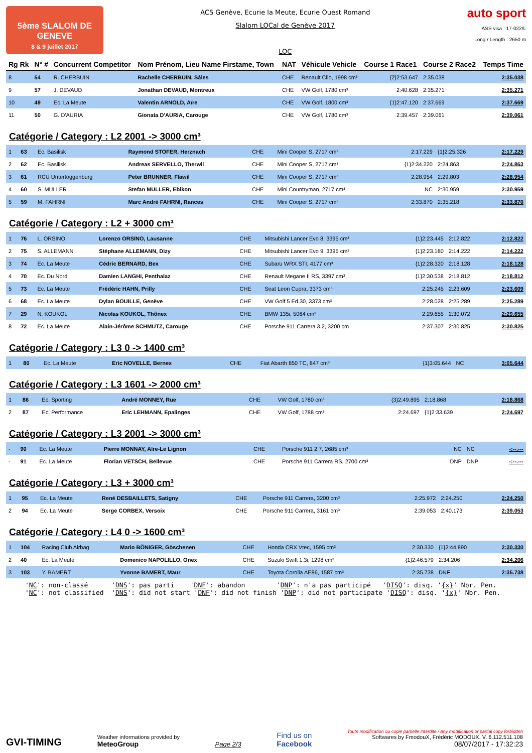5ème SLALOM DE GENEVE
8 & 9 juillet 2017
ACS Genève, Ecurie la Meute, Ecurie Ouest Romand
Slalom LOCal de Genève 2017
LOC
auto sport
ASS visa : 17-022/L
Long./ Length : 2650 m
| Rg Rk | N° # | Concurrent Competitor | Nom Prénom, Lieu Name Firstame, Town | NAT | Véhicule Vehicle | Course 1 Race1 | Course 2 Race2 | Temps Time |
| --- | --- | --- | --- | --- | --- | --- | --- | --- |
| 8 | 54 | R. CHERBUIN | Rachelle CHERBUIN, Sâles | CHE | Renault Clio, 1998 cm³ | {2}2:53.647 | 2:35.038 | 2:35.038 |
| 9 | 57 | J. DEVAUD | Jonathan DEVAUD, Montreux | CHE | VW Golf, 1780 cm³ | 2:40.628 | 2:35.271 | 2:35.271 |
| 10 | 49 | Ec. La Meute | Valentin ARNOLD, Aïre | CHE | VW Golf, 1800 cm³ | {1}2:47.120 | 2:37.669 | 2:37.669 |
| 11 | 50 | G. D'AURIA | Gionata D'AURIA, Carouge | CHE | VW Golf, 1780 cm³ | 2:39.457 | 2:39.061 | 2:39.061 |
Catégorie / Category : L2 2001 -> 3000 cm³
| 1 | 63 | Ec. Basilisk | Raymond STOFER, Herznach | CHE | Mini Cooper S, 2717 cm³ | 2:17.229 | {1}2:25.326 | 2:17.229 |
| 2 | 62 | Ec. Basilisk | Andreas SERVELLO, Therwil | CHE | Mini Cooper S, 2717 cm³ | {1}2:34.220 | 2:24.863 | 2:24.863 |
| 3 | 61 | RCU Untertoggenburg | Peter BRUNNER, Flawil | CHE | Mini Cooper S, 2717 cm³ | 2:28.954 | 2:29.803 | 2:28.954 |
| 4 | 60 | S. MULLER | Stefan MULLER, Ebikon | CHE | Mini Countryman, 2717 cm³ | NC | 2:30.959 | 2:30.959 |
| 5 | 59 | M. FAHRNI | Marc André FAHRNI, Rances | CHE | Mini Cooper S, 2717 cm³ | 2:33.870 | 2:35.218 | 2:33.870 |
Catégorie / Category : L2 + 3000 cm³
| 1 | 76 | L. ORSINO | Lorenzo ORSINO, Lausanne | CHE | Mitsubishi Lancer Evo 8, 3395 cm³ | {1}2:23.445 | 2:12.822 | 2:12.822 |
| 2 | 75 | S. ALLEMANN | Stéphane ALLEMANN, Dizy | CHE | Mitsubishi Lancer Evo 9, 3395 cm³ | {1}2:23.180 | 2:14.222 | 2:14.222 |
| 3 | 74 | Ec. La Meute | Cédric BERNARD, Bex | CHE | Subaru WRX STI, 4177 cm³ | {1}2:28.320 | 2:18.128 | 2:18.128 |
| 4 | 70 | Ec. Du Nord | Damien LANGHI, Penthalaz | CHE | Renault Megane II RS, 3397 cm³ | {1}2:30.538 | 2:18.812 | 2:18.812 |
| 5 | 73 | Ec. La Meute | Frédéric HAHN, Prilly | CHE | Seat Leon Cupra, 3373 cm³ | 2:25.245 | 2:23.609 | 2:23.609 |
| 6 | 68 | Ec. La Meute | Dylan BOUILLE, Genève | CHE | VW Golf 5 Ed.30, 3373 cm³ | 2:28.028 | 2:25.289 | 2:25.289 |
| 7 | 29 | N. KOUKOL | Nicolas KOUKOL, Thônex | CHE | BMW 135i, 5064 cm³ | 2:29.655 | 2:30.072 | 2:29.655 |
| 8 | 72 | Ec. La Meute | Alain-Jérôme SCHMUTZ, Carouge | CHE | Porsche 911 Carrera 3.2, 3200 cm | 2:37.307 | 2:30.825 | 2:30.825 |
Catégorie / Category : L3 0 -> 1400 cm³
| 1 | 80 | Ec. La Meute | Eric NOVELLE, Bernex | CHE | Fiat Abarth 850 TC, 847 cm³ | {1}3:05.644 | NC | 3:05.644 |
Catégorie / Category : L3 1601 -> 2000 cm³
| 1 | 86 | Ec. Sporting | André MONNEY, Rue | CHE | VW Golf, 1780 cm³ | {3}2:49.895 | 2:18.868 | 2:18.868 |
| 2 | 87 | Ec. Performance | Eric LEHMANN, Epalinges | CHE | VW Golf, 1788 cm³ | 2:24.697 | {1}2:33.639 | 2:24.697 |
Catégorie / Category : L3 2001 -> 3000 cm³
| - | 90 | Ec. La Meute | Pierre MONNAY, Aïre-Le Lignon | CHE | Porsche 911 2.7, 2685 cm³ | NC | NC | -:--.--- |
| - | 91 | Ec. La Meute | Florian VETSCH, Bellevue | CHE | Porsche 911 Carrera RS, 2700 cm³ | DNP | DNP | -:--.--- |
Catégorie / Category : L3 + 3000 cm³
| 1 | 95 | Ec. La Meute | René DESBAILLETS, Satigny | CHE | Porsche 911 Carrera, 3200 cm³ | 2:25.972 | 2:24.250 | 2:24.250 |
| 2 | 94 | Ec. La Meute | Serge CORBEX, Versoix | CHE | Porsche 911 Carrera, 3161 cm³ | 2:39.053 | 2:40.173 | 2:39.053 |
Catégorie / Category : L4 0 -> 1600 cm³
| 1 | 104 | Racing Club Airbag | Mario BÖNIGER, Göschenen | CHE | Honda CRX Vtec, 1595 cm³ | 2:30.330 | {1}2:44.890 | 2:30.330 |
| 2 | 40 | Ec. La Meute | Domenico NAPOLILLO, Onex | CHE | Suzuki Swift 1.3i, 1298 cm³ | {1}2:46.579 | 2:34.206 | 2:34.206 |
| 3 | 103 | Y. BAMERT | Yvonne BAMERT, Maur | CHE | Toyota Corolla AE86, 1587 cm³ | 2:35.738 | DNF | 2:35.738 |
'NC': non-classé 'DNS': pas parti 'DNF': abandon 'DNP': n'a pas participé 'DISQ': disq. '{x}' Nbr. Pen. 'NC': not classified 'DNS': did not start 'DNF': did not finish 'DNP': did not participate 'DISQ': disq. '{x}' Nbr. Pen.
GVI-TIMING
Weather informations provided by
MeteoGroup
Page 2/3
Find us on
Facebook
Toute modification ou copie partielle interdite / Any modification or partial copy forbidden
Softwares by FmodouX, Frédéric MODOUX, V. 6.112.511.108
08/07/2017 - 17:32:23